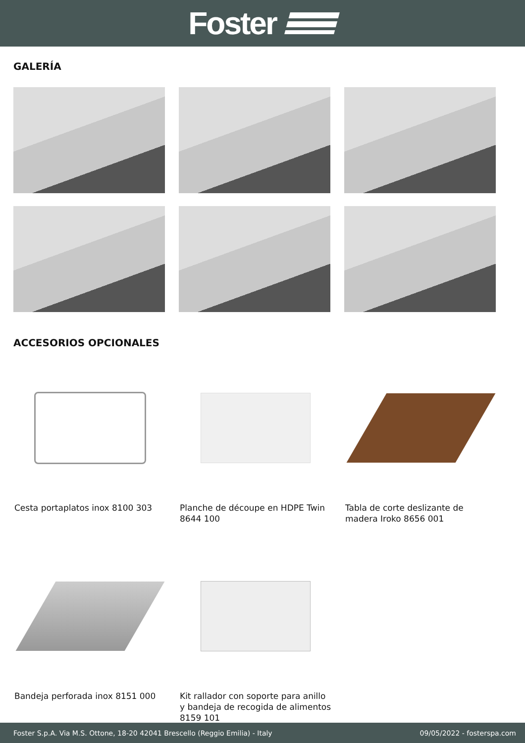Foster
GALERÍA
ACCESORIOS OPCIONALES
Cesta portaplatos inox 8100 303
Planche de découpe en HDPE Twin 8644 100
Tabla de corte deslizante de madera Iroko 8656 001
Bandeja perforada inox 8151 000
Kit rallador con soporte para anillo y bandeja de recogida de alimentos 8159 101
Foster S.p.A. Via M.S. Ottone, 18-20 42041 Brescello (Reggio Emilia) - Italy 09/05/2022 - fosterspa.com